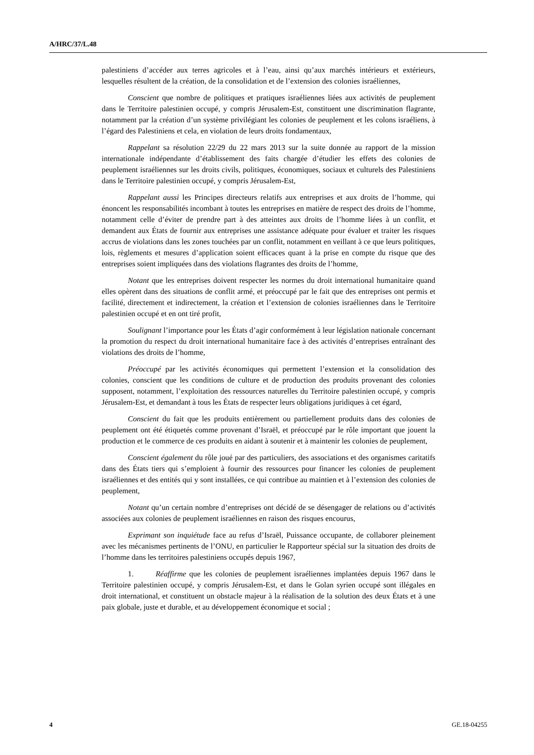A/HRC/37/L.48
palestiniens d’accéder aux terres agricoles et à l’eau, ainsi qu’aux marchés intérieurs et extérieurs, lesquelles résultent de la création, de la consolidation et de l’extension des colonies israéliennes,
Conscient que nombre de politiques et pratiques israéliennes liées aux activités de peuplement dans le Territoire palestinien occupé, y compris Jérusalem-Est, constituent une discrimination flagrante, notamment par la création d’un système privilégiant les colonies de peuplement et les colons israéliens, à l’égard des Palestiniens et cela, en violation de leurs droits fondamentaux,
Rappelant sa résolution 22/29 du 22 mars 2013 sur la suite donnée au rapport de la mission internationale indépendante d’établissement des faits chargée d’étudier les effets des colonies de peuplement israéliennes sur les droits civils, politiques, économiques, sociaux et culturels des Palestiniens dans le Territoire palestinien occupé, y compris Jérusalem-Est,
Rappelant aussi les Principes directeurs relatifs aux entreprises et aux droits de l’homme, qui énoncent les responsabilités incombant à toutes les entreprises en matière de respect des droits de l’homme, notamment celle d’éviter de prendre part à des atteintes aux droits de l’homme liées à un conflit, et demandent aux États de fournir aux entreprises une assistance adéquate pour évaluer et traiter les risques accrus de violations dans les zones touchées par un conflit, notamment en veillant à ce que leurs politiques, lois, règlements et mesures d’application soient efficaces quant à la prise en compte du risque que des entreprises soient impliquées dans des violations flagrantes des droits de l’homme,
Notant que les entreprises doivent respecter les normes du droit international humanitaire quand elles opèrent dans des situations de conflit armé, et préoccupé par le fait que des entreprises ont permis et facilité, directement et indirectement, la création et l’extension de colonies israéliennes dans le Territoire palestinien occupé et en ont tiré profit,
Soulignant l’importance pour les États d’agir conformément à leur législation nationale concernant la promotion du respect du droit international humanitaire face à des activités d’entreprises entraînant des violations des droits de l’homme,
Préoccupé par les activités économiques qui permettent l’extension et la consolidation des colonies, conscient que les conditions de culture et de production des produits provenant des colonies supposent, notamment, l’exploitation des ressources naturelles du Territoire palestinien occupé, y compris Jérusalem-Est, et demandant à tous les États de respecter leurs obligations juridiques à cet égard,
Conscient du fait que les produits entièrement ou partiellement produits dans des colonies de peuplement ont été étiquetés comme provenant d’Israël, et préoccupé par le rôle important que jouent la production et le commerce de ces produits en aidant à soutenir et à maintenir les colonies de peuplement,
Conscient également du rôle joué par des particuliers, des associations et des organismes caritatifs dans des États tiers qui s’emploient à fournir des ressources pour financer les colonies de peuplement israéliennes et des entités qui y sont installées, ce qui contribue au maintien et à l’extension des colonies de peuplement,
Notant qu’un certain nombre d’entreprises ont décidé de se désengager de relations ou d’activités associées aux colonies de peuplement israéliennes en raison des risques encourus,
Exprimant son inquiétude face au refus d’Israël, Puissance occupante, de collaborer pleinement avec les mécanismes pertinents de l’ONU, en particulier le Rapporteur spécial sur la situation des droits de l’homme dans les territoires palestiniens occupés depuis 1967,
1. Réaffirme que les colonies de peuplement israéliennes implantées depuis 1967 dans le Territoire palestinien occupé, y compris Jérusalem-Est, et dans le Golan syrien occupé sont illégales en droit international, et constituent un obstacle majeur à la réalisation de la solution des deux États et à une paix globale, juste et durable, et au développement économique et social ;
4 GE.18-04255